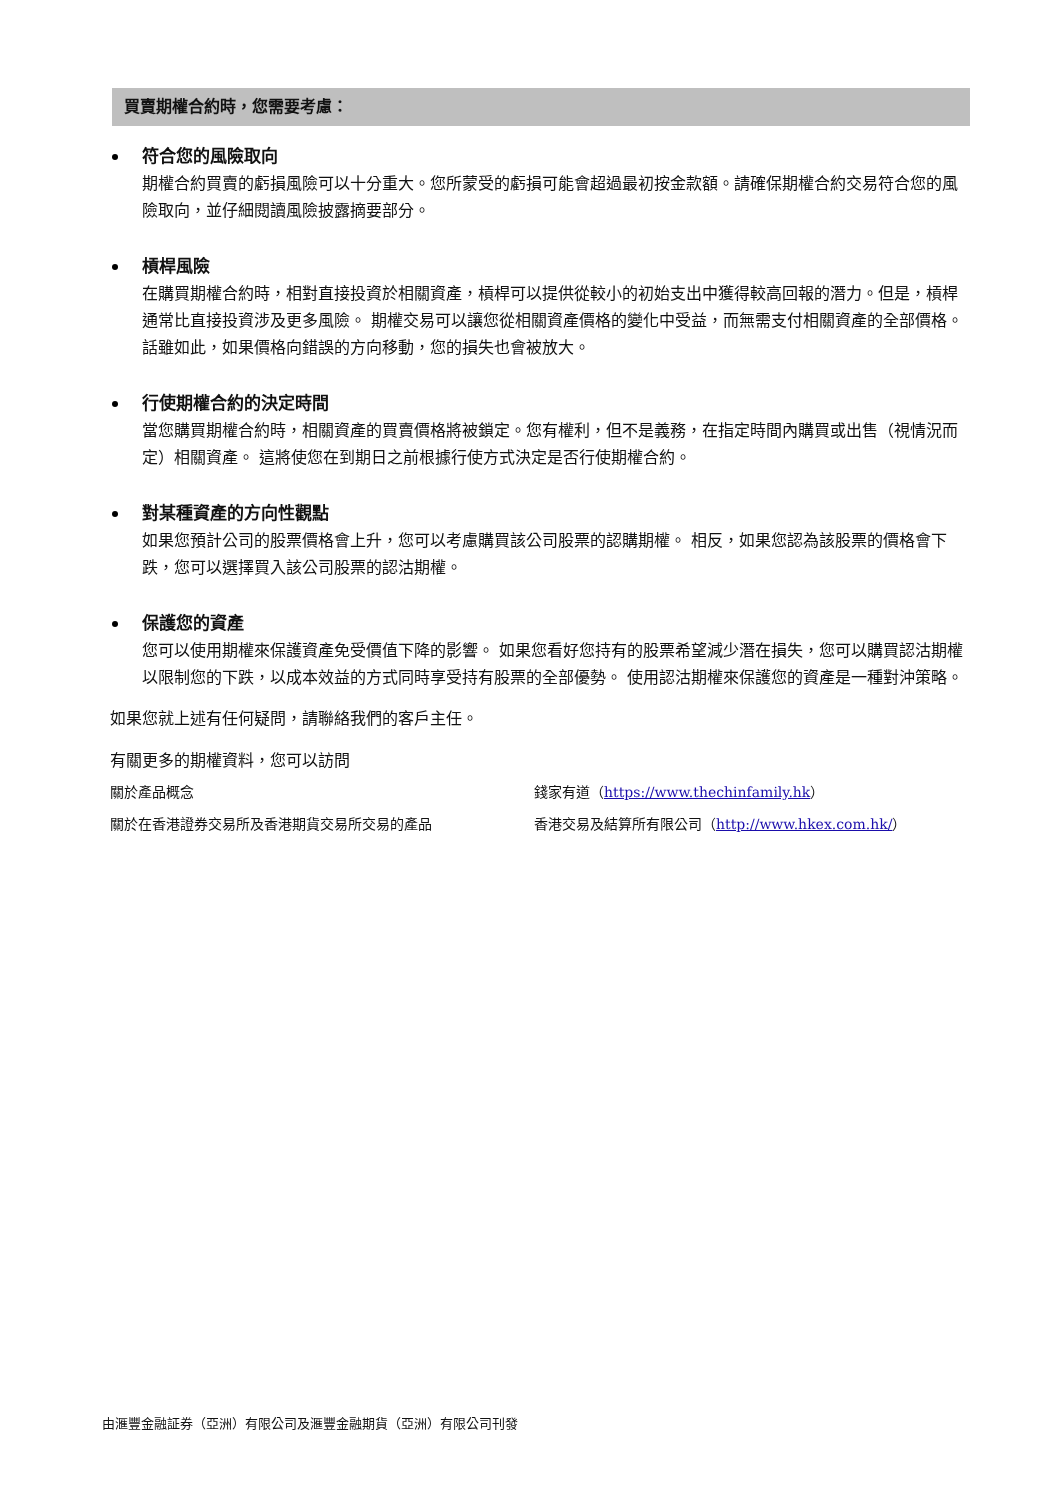買賣期權合約時，您需要考慮：
符合您的風險取向
期權合約買賣的虧損風險可以十分重大。您所蒙受的虧損可能會超過最初按金款額。請確保期權合約交易符合您的風險取向，並仔細閱讀風險披露摘要部分。
槓桿風險
在購買期權合約時，相對直接投資於相關資產，槓桿可以提供從較小的初始支出中獲得較高回報的潛力。但是，槓桿通常比直接投資涉及更多風險。 期權交易可以讓您從相關資產價格的變化中受益，而無需支付相關資產的全部價格。 話雖如此，如果價格向錯誤的方向移動，您的損失也會被放大。
行使期權合約的決定時間
當您購買期權合約時，相關資產的買賣價格將被鎖定。您有權利，但不是義務，在指定時間內購買或出售（視情況而定）相關資產。 這將使您在到期日之前根據行使方式決定是否行使期權合約。
對某種資產的方向性觀點
如果您預計公司的股票價格會上升，您可以考慮購買該公司股票的認購期權。 相反，如果您認為該股票的價格會下跌，您可以選擇買入該公司股票的認沽期權。
保護您的資產
您可以使用期權來保護資產免受價值下降的影響。 如果您看好您持有的股票希望減少潛在損失，您可以購買認沽期權以限制您的下跌，以成本效益的方式同時享受持有股票的全部優勢。 使用認沽期權來保護您的資產是一種對沖策略。
如果您就上述有任何疑問，請聯絡我們的客戶主任。
有關更多的期權資料，您可以訪問
關於產品概念
錢家有道（https://www.thechinfamily.hk）
關於在香港證券交易所及香港期貨交易所交易的產品
香港交易及結算所有限公司（http://www.hkex.com.hk/）
由滙豐金融証券（亞洲）有限公司及滙豐金融期貨（亞洲）有限公司刊發